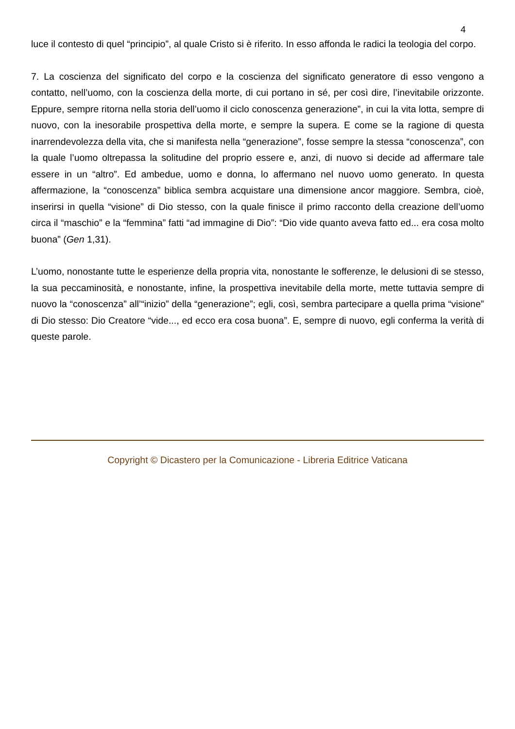4
luce il contesto di quel “principio”, al quale Cristo si è riferito. In esso affonda le radici la teologia del corpo.
7. La coscienza del significato del corpo e la coscienza del significato generatore di esso vengono a contatto, nell’uomo, con la coscienza della morte, di cui portano in sé, per così dire, l’inevitabile orizzonte. Eppure, sempre ritorna nella storia dell’uomo il ciclo conoscenza generazione”, in cui la vita lotta, sempre di nuovo, con la inesorabile prospettiva della morte, e sempre la supera. E come se la ragione di questa inarrendevolezza della vita, che si manifesta nella “generazione”, fosse sempre la stessa “conoscenza”, con la quale l’uomo oltrepassa la solitudine del proprio essere e, anzi, di nuovo si decide ad affermare tale essere in un “altro”. Ed ambedue, uomo e donna, lo affermano nel nuovo uomo generato. In questa affermazione, la “conoscenza” biblica sembra acquistare una dimensione ancor maggiore. Sembra, cioè, inserirsi in quella “visione” di Dio stesso, con la quale finisce il primo racconto della creazione dell’uomo circa il “maschio” e la “femmina” fatti “ad immagine di Dio”: “Dio vide quanto aveva fatto ed... era cosa molto buona” (Gen 1,31).
L’uomo, nonostante tutte le esperienze della propria vita, nonostante le sofferenze, le delusioni di se stesso, la sua peccaminosità, e nonostante, infine, la prospettiva inevitabile della morte, mette tuttavia sempre di nuovo la “conoscenza” all’“inizio” della “generazione”; egli, così, sembra partecipare a quella prima “visione” di Dio stesso: Dio Creatore “vide..., ed ecco era cosa buona”. E, sempre di nuovo, egli conferma la verità di queste parole.
Copyright © Dicastero per la Comunicazione - Libreria Editrice Vaticana